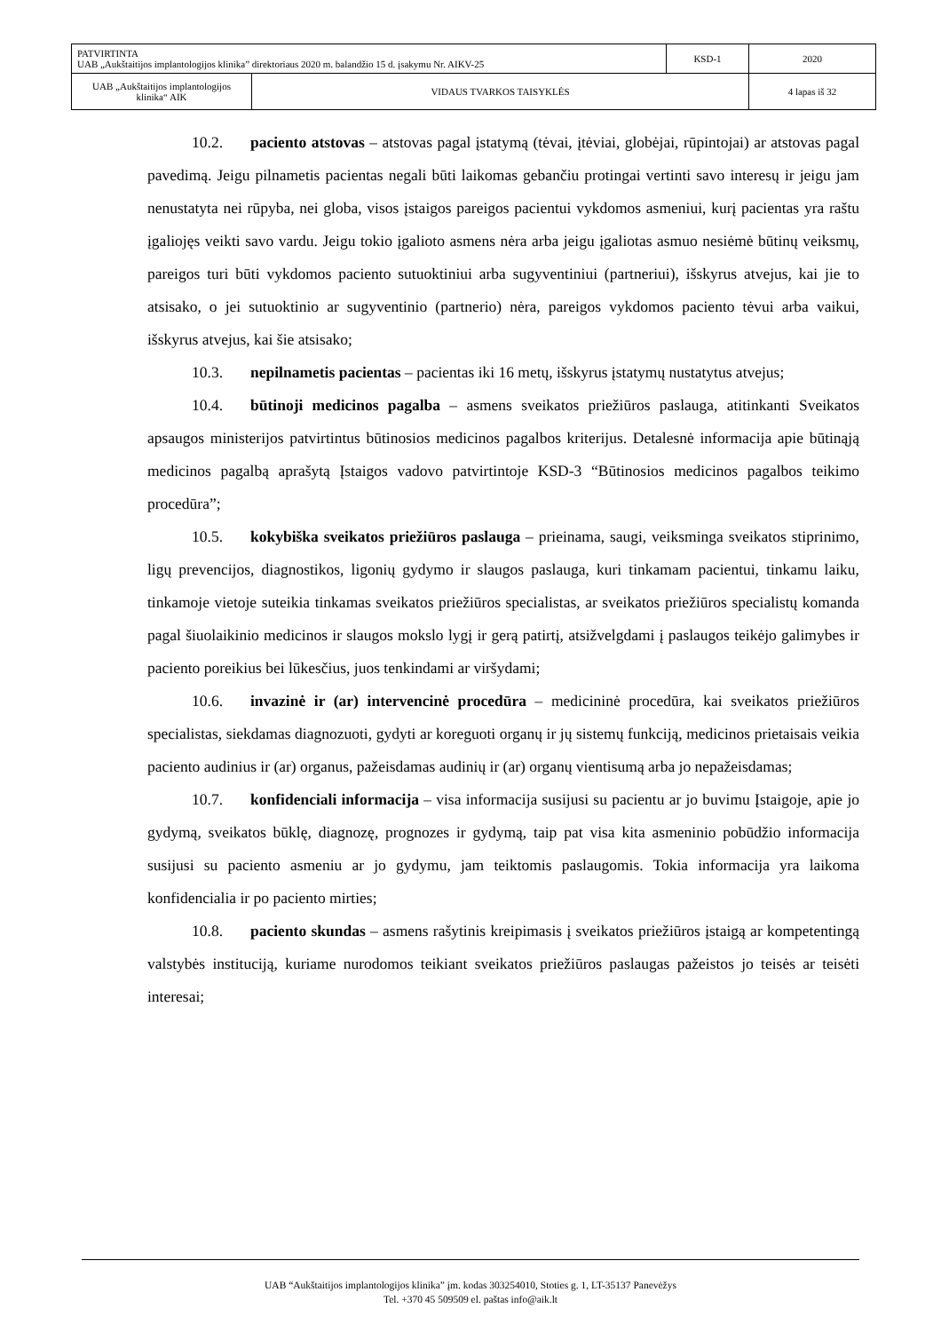| PATVIRTINTA UAB „Aukštaitijos implantologijos klinika” direktoriaus 2020 m. balandžio 15 d. įsakymu Nr. AIKV-25 | | KSD-1 | 2020 |
| UAB „Aukštaitijos implantologijos klinika“ AIK | VIDAUS TVARKOS TAISYKLĖS | | 4 lapas iš 32 |
10.2. paciento atstovas – atstovas pagal įstatymą (tėvai, įtėviai, globėjai, rūpintojai) ar atstovas pagal pavedimą. Jeigu pilnametis pacientas negali būti laikomas gebančiu protingai vertinti savo interesų ir jeigu jam nenustatyta nei rūpyba, nei globa, visos įstaigos pareigos pacientui vykdomos asmeniui, kurį pacientas yra raštu įgaliojęs veikti savo vardu. Jeigu tokio įgalioto asmens nėra arba jeigu įgaliotas asmuo nesiėmė būtinų veiksmų, pareigos turi būti vykdomos paciento sutuoktiniui arba sugyventiniui (partneriui), išskyrus atvejus, kai jie to atsisako, o jei sutuoktinio ar sugyventinio (partnerio) nėra, pareigos vykdomos paciento tėvui arba vaikui, išskyrus atvejus, kai šie atsisako;
10.3. nepilnametis pacientas – pacientas iki 16 metų, išskyrus įstatymų nustatytus atvejus;
10.4. būtinoji medicinos pagalba – asmens sveikatos priežiūros paslauga, atitinkanti Sveikatos apsaugos ministerijos patvirtintus būtinosios medicinos pagalbos kriterijus. Detalesnė informacija apie būtinąją medicinos pagalbą aprašytą Įstaigos vadovo patvirtintoje KSD-3 “Būtinosios medicinos pagalbos teikimo procedūra”;
10.5. kokybiška sveikatos priežiūros paslauga – prieinama, saugi, veiksminga sveikatos stiprinimo, ligų prevencijos, diagnostikos, ligonių gydymo ir slaugos paslauga, kuri tinkamam pacientui, tinkamu laiku, tinkamoje vietoje suteikia tinkamas sveikatos priežiūros specialistas, ar sveikatos priežiūros specialistų komanda pagal šiuolaikinio medicinos ir slaugos mokslo lygį ir gerą patirtį, atsižvelgdami į paslaugos teikėjo galimybes ir paciento poreikius bei lūkesčius, juos tenkindami ar viršydami;
10.6. invazinė ir (ar) intervencinė procedūra – medicininė procedūra, kai sveikatos priežiūros specialistas, siekdamas diagnozuoti, gydyti ar koreguoti organų ir jų sistemų funkciją, medicinos prietaisais veikia paciento audinius ir (ar) organus, pažeisdamas audinių ir (ar) organų vientisumą arba jo nepažeisdamas;
10.7. konfidenciali informacija – visa informacija susijusi su pacientu ar jo buvimu Įstaigoje, apie jo gydymą, sveikatos būklę, diagnozę, prognozes ir gydymą, taip pat visa kita asmeninio pobūdžio informacija susijusi su paciento asmeniu ar jo gydymu, jam teiktomis paslaugomis. Tokia informacija yra laikoma konfidencialia ir po paciento mirties;
10.8. paciento skundas – asmens rašytinis kreipimasis į sveikatos priežiūros įstaigą ar kompetentingą valstybės instituciją, kuriame nurodomos teikiant sveikatos priežiūros paslaugas pažeistos jo teisės ar teisėti interesai;
UAB “Aukštaitijos implantologijos klinika” įm. kodas 303254010, Stoties g. 1, LT-35137 Panevėžys
Tel. +370 45 509509 el. paštas info@aik.lt